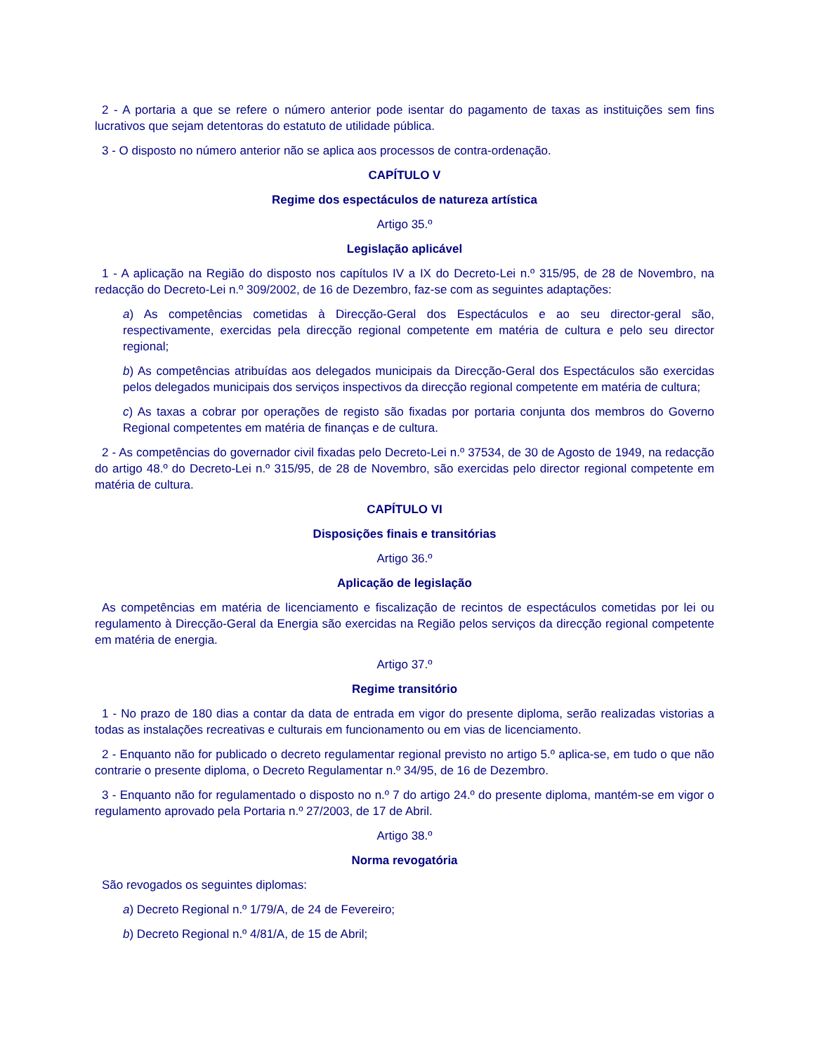2 - A portaria a que se refere o número anterior pode isentar do pagamento de taxas as instituições sem fins lucrativos que sejam detentoras do estatuto de utilidade pública.
3 - O disposto no número anterior não se aplica aos processos de contra-ordenação.
CAPÍTULO V
Regime dos espectáculos de natureza artística
Artigo 35.º
Legislação aplicável
1 - A aplicação na Região do disposto nos capítulos IV a IX do Decreto-Lei n.º 315/95, de 28 de Novembro, na redacção do Decreto-Lei n.º 309/2002, de 16 de Dezembro, faz-se com as seguintes adaptações:
a) As competências cometidas à Direcção-Geral dos Espectáculos e ao seu director-geral são, respectivamente, exercidas pela direcção regional competente em matéria de cultura e pelo seu director regional;
b) As competências atribuídas aos delegados municipais da Direcção-Geral dos Espectáculos são exercidas pelos delegados municipais dos serviços inspectivos da direcção regional competente em matéria de cultura;
c) As taxas a cobrar por operações de registo são fixadas por portaria conjunta dos membros do Governo Regional competentes em matéria de finanças e de cultura.
2 - As competências do governador civil fixadas pelo Decreto-Lei n.º 37534, de 30 de Agosto de 1949, na redacção do artigo 48.º do Decreto-Lei n.º 315/95, de 28 de Novembro, são exercidas pelo director regional competente em matéria de cultura.
CAPÍTULO VI
Disposições finais e transitórias
Artigo 36.º
Aplicação de legislação
As competências em matéria de licenciamento e fiscalização de recintos de espectáculos cometidas por lei ou regulamento à Direcção-Geral da Energia são exercidas na Região pelos serviços da direcção regional competente em matéria de energia.
Artigo 37.º
Regime transitório
1 - No prazo de 180 dias a contar da data de entrada em vigor do presente diploma, serão realizadas vistorias a todas as instalações recreativas e culturais em funcionamento ou em vias de licenciamento.
2 - Enquanto não for publicado o decreto regulamentar regional previsto no artigo 5.º aplica-se, em tudo o que não contrarie o presente diploma, o Decreto Regulamentar n.º 34/95, de 16 de Dezembro.
3 - Enquanto não for regulamentado o disposto no n.º 7 do artigo 24.º do presente diploma, mantém-se em vigor o regulamento aprovado pela Portaria n.º 27/2003, de 17 de Abril.
Artigo 38.º
Norma revogatória
São revogados os seguintes diplomas:
a) Decreto Regional n.º 1/79/A, de 24 de Fevereiro;
b) Decreto Regional n.º 4/81/A, de 15 de Abril;